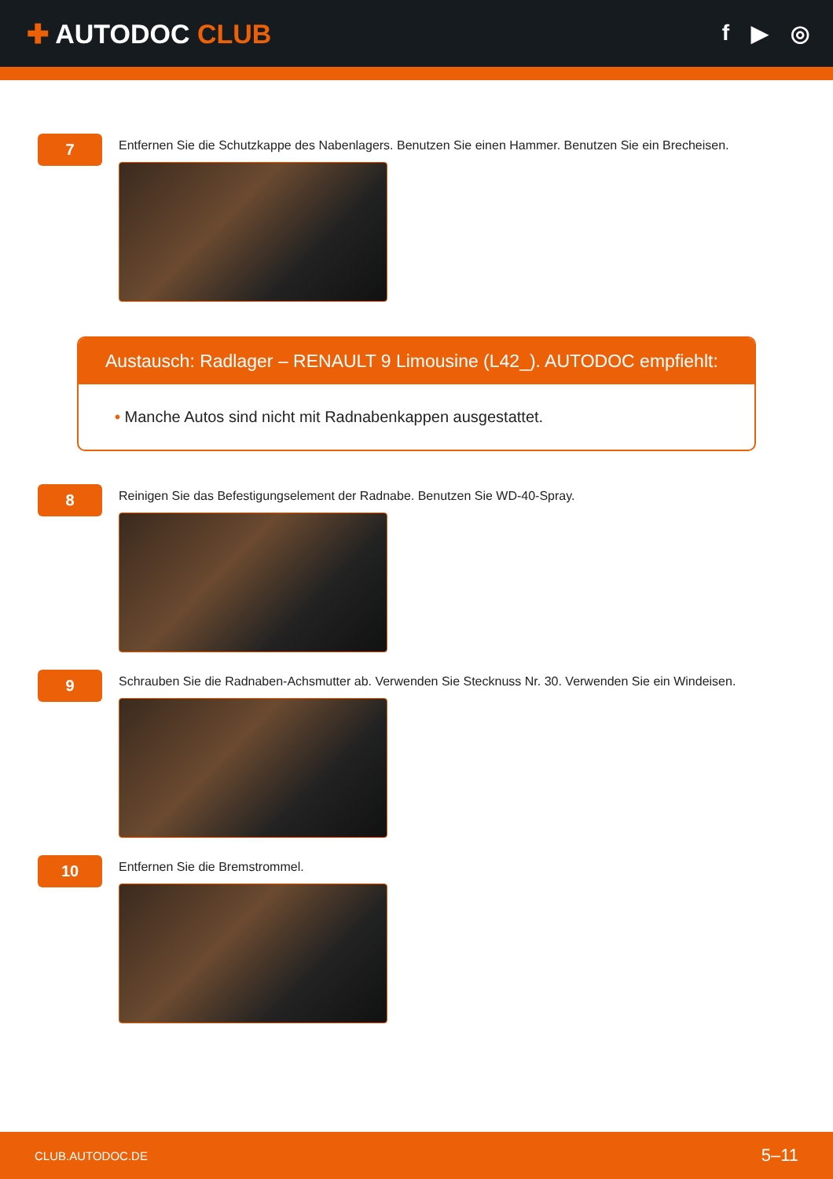✚ AUTODOC CLUB
f ▶ ◎
7
Entfernen Sie die Schutzkappe des Nabenlagers. Benutzen Sie einen Hammer. Benutzen Sie ein Brecheisen.
Austausch: Radlager – RENAULT 9 Limousine (L42_). AUTODOC empfiehlt:
• Manche Autos sind nicht mit Radnabenkappen ausgestattet.
8
Reinigen Sie das Befestigungselement der Radnabe. Benutzen Sie WD-40-Spray.
9
Schrauben Sie die Radnaben-Achsmutter ab. Verwenden Sie Stecknuss Nr. 30. Verwenden Sie ein Windeisen.
10
Entfernen Sie die Bremstrommel.
CLUB.AUTODOC.DE 5–11